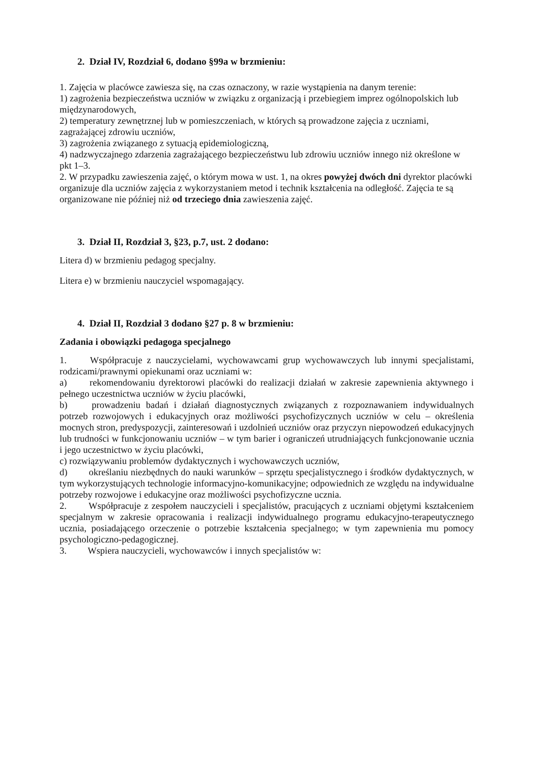2. Dział IV, Rozdział 6, dodano §99a w brzmieniu:
1. Zajęcia w placówce zawiesza się, na czas oznaczony, w razie wystąpienia na danym terenie:
1) zagrożenia bezpieczeństwa uczniów w związku z organizacją i przebiegiem imprez ogólnopolskich lub międzynarodowych,
2) temperatury zewnętrznej lub w pomieszczeniach, w których są prowadzone zajęcia z uczniami, zagrażającej zdrowiu uczniów,
3) zagrożenia związanego z sytuacją epidemiologiczną,
4) nadzwyczajnego zdarzenia zagrażającego bezpieczeństwu lub zdrowiu uczniów innego niż określone w pkt 1–3.
2. W przypadku zawieszenia zajęć, o którym mowa w ust. 1, na okres powyżej dwóch dni dyrektor placówki organizuje dla uczniów zajęcia z wykorzystaniem metod i technik kształcenia na odległość. Zajęcia te są organizowane nie później niż od trzeciego dnia zawieszenia zajęć.
3. Dział II, Rozdział 3, §23, p.7, ust. 2 dodano:
Litera d) w brzmieniu pedagog specjalny.
Litera e) w brzmieniu nauczyciel wspomagający.
4. Dział II, Rozdział 3 dodano §27 p. 8 w brzmieniu:
Zadania i obowiązki pedagoga specjalnego
1.   Współpracuje z nauczycielami, wychowawcami grup wychowawczych lub innymi specjalistami, rodzicami/prawnymi opiekunami oraz uczniami w:
a)   rekomendowaniu dyrektorowi placówki do realizacji działań w zakresie zapewnienia aktywnego i pełnego uczestnictwa uczniów w życiu placówki,
b)   prowadzeniu badań i działań diagnostycznych związanych z rozpoznawaniem indywidualnych potrzeb rozwojowych i edukacyjnych oraz możliwości psychofizycznych uczniów w celu – określenia mocnych stron, predyspozycji, zainteresowań i uzdolnień uczniów oraz przyczyn niepowodzeń edukacyjnych lub trudności w funkcjonowaniu uczniów – w tym barier i ograniczeń utrudniających funkcjonowanie ucznia i jego uczestnictwo w życiu placówki,
c) rozwiązywaniu problemów dydaktycznych i wychowawczych uczniów,
d)   określaniu niezbędnych do nauki warunków – sprzętu specjalistycznego i środków dydaktycznych, w tym wykorzystujących technologie informacyjno-komunikacyjne; odpowiednich ze względu na indywidualne potrzeby rozwojowe i edukacyjne oraz możliwości psychofizyczne ucznia.
2.   Współpracuje z zespołem nauczycieli i specjalistów, pracujących z uczniami objętymi kształceniem specjalnym w zakresie opracowania i realizacji indywidualnego programu edukacyjno-terapeutycznego ucznia, posiadającego orzeczenie o potrzebie kształcenia specjalnego; w tym zapewnienia mu pomocy psychologiczno-pedagogicznej.
3.   Wspiera nauczycieli, wychowawców i innych specjalistów w: